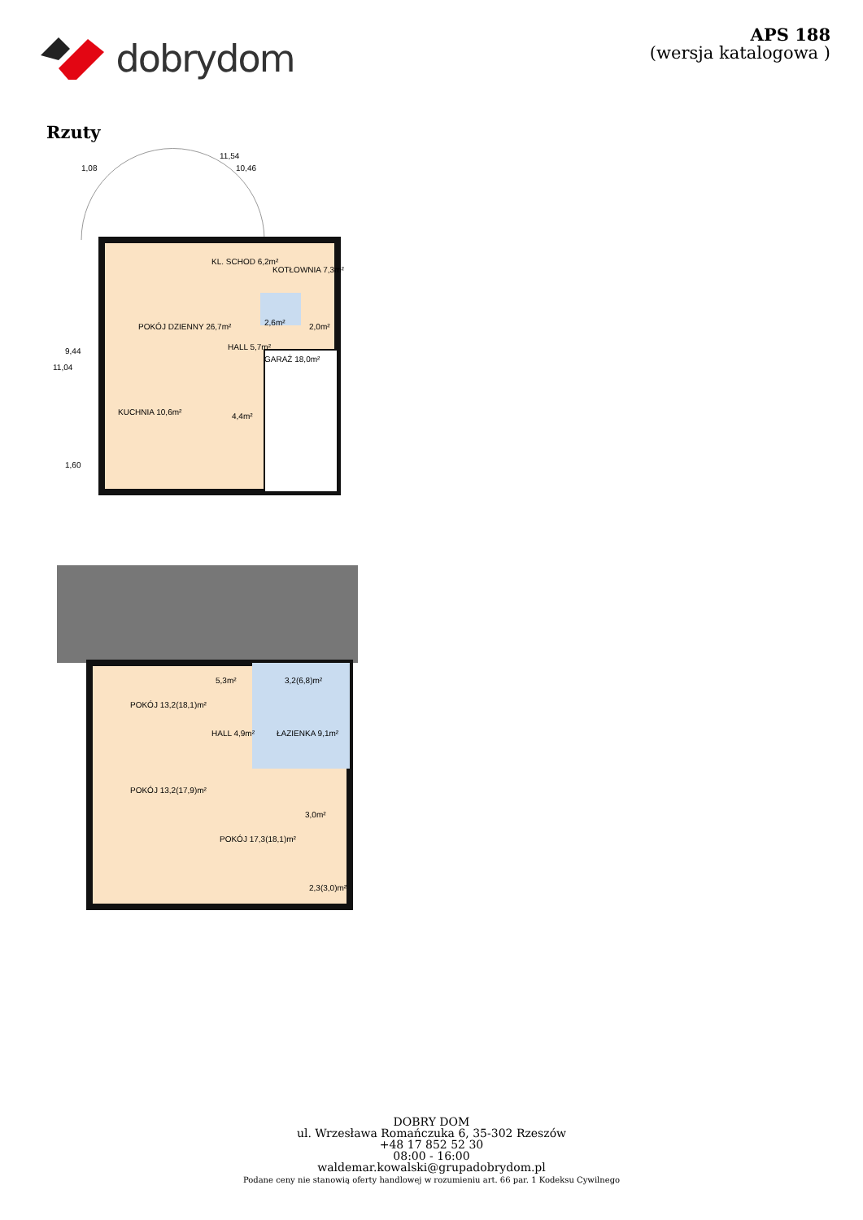dobrydom
APS 188
(wersja katalogowa )
Rzuty
POKÓJ DZIENNY 26,7m²
KL. SCHOD 6,2m²
KOTŁOWNIA 7,3m²
HALL 5,7m²
KUCHNIA 10,6m²
4,4m²
GARAŻ 18,0m²
2,6m²
2,0m²
11,54
10,46
1,08
11,04
9,44
1,60
POKÓJ 13,2(18,1)m²
POKÓJ 13,2(17,9)m²
5,3m²
HALL 4,9m²
3,2(6,8)m²
ŁAZIENKA 9,1m²
3,0m²
POKÓJ 17,3(18,1)m²
2,3(3,0)m²
DOBRY DOM
ul. Wrzesława Romańczuka 6, 35-302 Rzeszów
+48 17 852 52 30
08:00 - 16:00
waldemar.kowalski@grupadobrydom.pl
Podane ceny nie stanowią oferty handlowej w rozumieniu art. 66 par. 1 Kodeksu Cywilnego